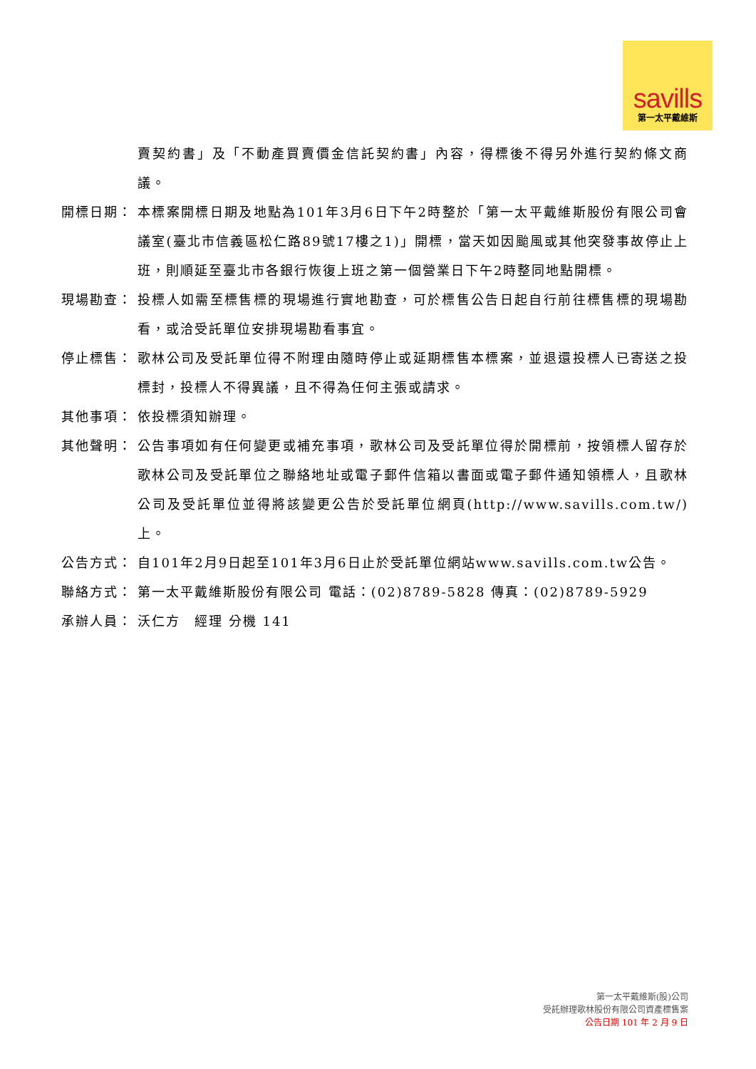savills
第一太平戴維斯
賣契約書」及「不動產買賣價金信託契約書」內容，得標後不得另外進行契約條文商議。
開標日期： 本標案開標日期及地點為101年3月6日下午2時整於「第一太平戴維斯股份有限公司會議室(臺北市信義區松仁路89號17樓之1)」開標，當天如因颱風或其他突發事故停止上班，則順延至臺北市各銀行恢復上班之第一個營業日下午2時整同地點開標。
現場勘查： 投標人如需至標售標的現場進行實地勘查，可於標售公告日起自行前往標售標的現場勘看，或洽受託單位安排現場勘看事宜。
停止標售： 歌林公司及受託單位得不附理由隨時停止或延期標售本標案，並退還投標人已寄送之投標封，投標人不得異議，且不得為任何主張或請求。
其他事項： 依投標須知辦理。
其他聲明： 公告事項如有任何變更或補充事項，歌林公司及受託單位得於開標前，按領標人留存於歌林公司及受託單位之聯絡地址或電子郵件信箱以書面或電子郵件通知領標人，且歌林公司及受託單位並得將該變更公告於受託單位網頁(http://www.savills.com.tw/)上。
公告方式： 自101年2月9日起至101年3月6日止於受託單位網站www.savills.com.tw公告。
聯絡方式： 第一太平戴維斯股份有限公司 電話：(02)8789-5828 傳真：(02)8789-5929
承辦人員： 沃仁方　經理 分機 141
第一太平戴維斯(股)公司
受託辦理歌林股份有限公司資產標售案
公告日期 101 年 2 月 9 日